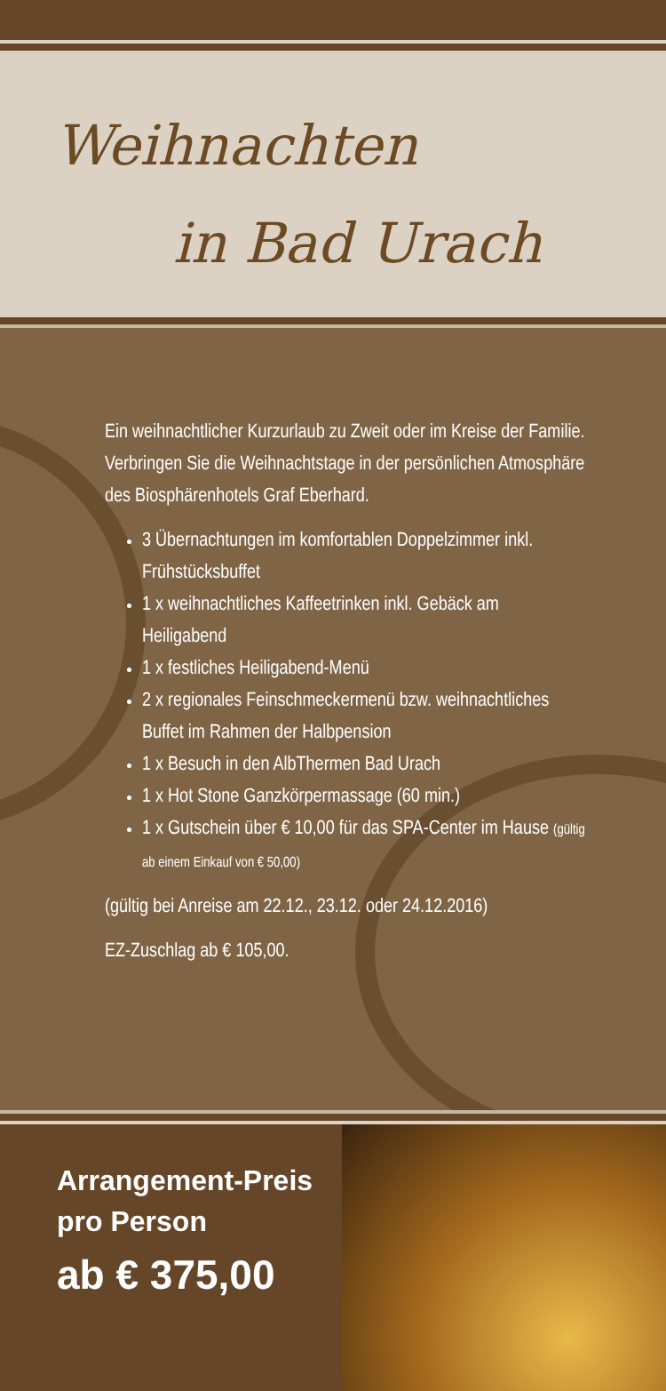Weihnachten
in Bad Urach
Ein weihnachtlicher Kurzurlaub zu Zweit oder im Kreise der Familie. Verbringen Sie die Weihnachtstage in der persönlichen Atmosphäre des Biosphärenhotels Graf Eberhard.
3 Übernachtungen im komfortablen Doppelzimmer inkl. Frühstücksbuffet
1 x weihnachtliches Kaffeetrinken inkl. Gebäck am Heiligabend
1 x festliches Heiligabend-Menü
2 x regionales Feinschmeckermenü bzw. weihnachtliches Buffet im Rahmen der Halbpension
1 x Besuch in den AlbThermen Bad Urach
1 x Hot Stone Ganzkörpermassage (60 min.)
1 x Gutschein über € 10,00 für das SPA-Center im Hause (gültig ab einem Einkauf von € 50,00)
(gültig bei Anreise am 22.12., 23.12. oder 24.12.2016)
EZ-Zuschlag ab € 105,00.
Arrangement-Preis
pro Person
ab € 375,00